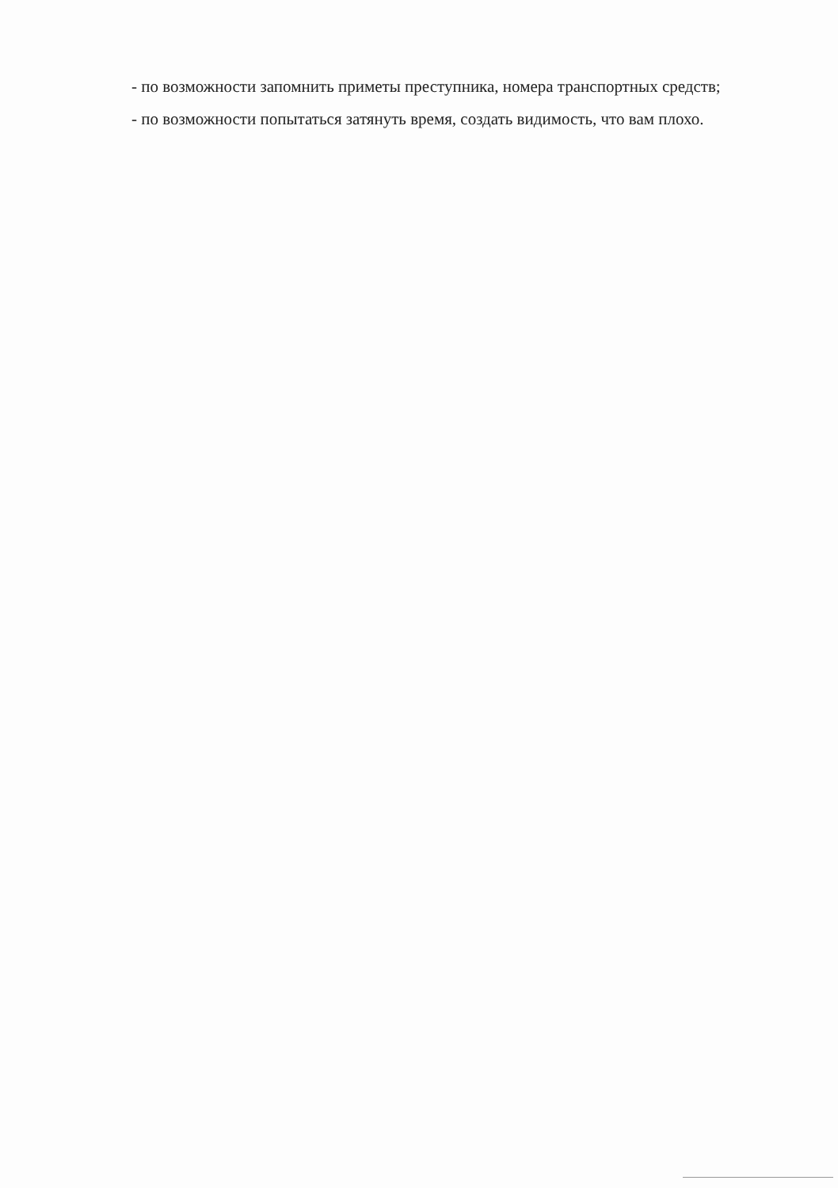- по возможности запомнить приметы преступника, номера транспортных средств;
- по возможности попытаться затянуть время, создать видимость, что вам плохо.